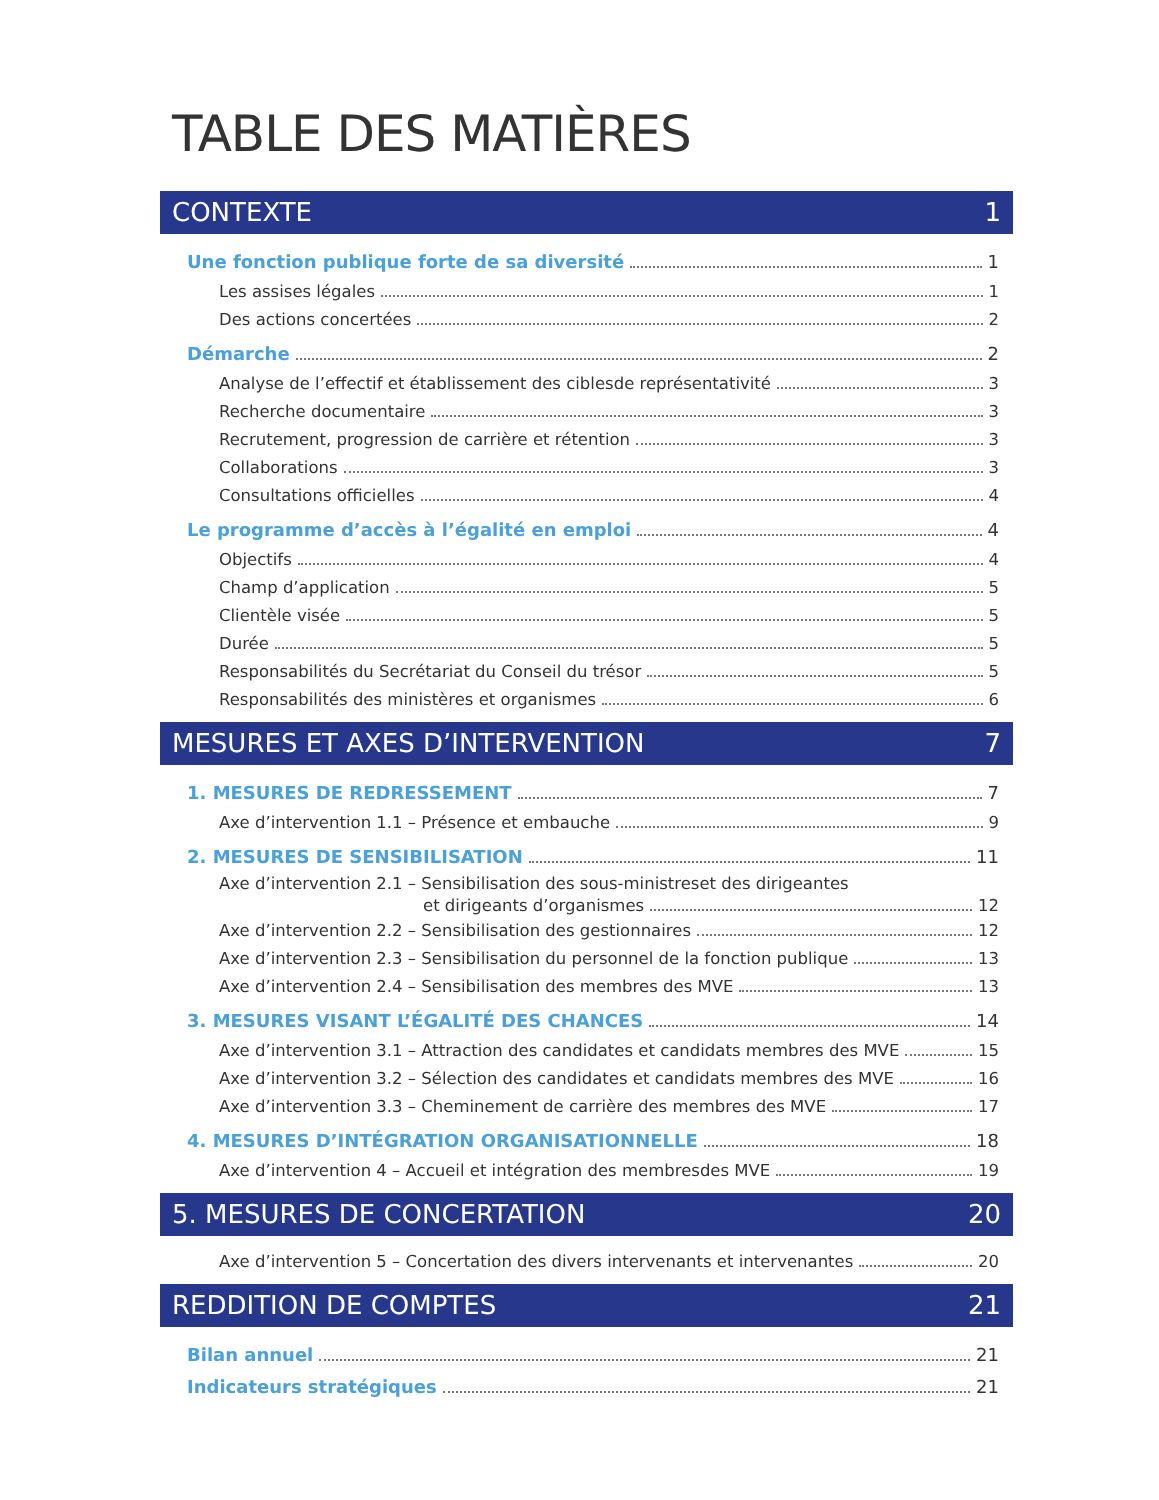TABLE DES MATIÈRES
CONTEXTE 1
Une fonction publique forte de sa diversité 1
Les assises légales 1
Des actions concertées 2
Démarche 2
Analyse de l’effectif et établissement des ciblesde représentativité 3
Recherche documentaire 3
Recrutement, progression de carrière et rétention 3
Collaborations 3
Consultations officielles 4
Le programme d’accès à l’égalité en emploi 4
Objectifs 4
Champ d’application 5
Clientèle visée 5
Durée 5
Responsabilités du Secrétariat du Conseil du trésor 5
Responsabilités des ministères et organismes 6
MESURES ET AXES D’INTERVENTION 7
1. MESURES DE REDRESSEMENT 7
Axe d’intervention 1.1 – Présence et embauche 9
2. MESURES DE SENSIBILISATION 11
Axe d’intervention 2.1 – Sensibilisation des sous-ministreset des dirigeantes
et dirigeants d’organismes 12
Axe d’intervention 2.2 – Sensibilisation des gestionnaires 12
Axe d’intervention 2.3 – Sensibilisation du personnel de la fonction publique 13
Axe d’intervention 2.4 – Sensibilisation des membres des MVE 13
3. MESURES VISANT L’ÉGALITÉ DES CHANCES 14
Axe d’intervention 3.1 – Attraction des candidates et candidats membres des MVE 15
Axe d’intervention 3.2 – Sélection des candidates et candidats membres des MVE 16
Axe d’intervention 3.3 – Cheminement de carrière des membres des MVE 17
4. MESURES D’INTÉGRATION ORGANISATIONNELLE 18
Axe d’intervention 4 – Accueil et intégration des membresdes MVE 19
5. MESURES DE CONCERTATION 20
Axe d’intervention 5 – Concertation des divers intervenants et intervenantes 20
REDDITION DE COMPTES 21
Bilan annuel 21
Indicateurs stratégiques 21